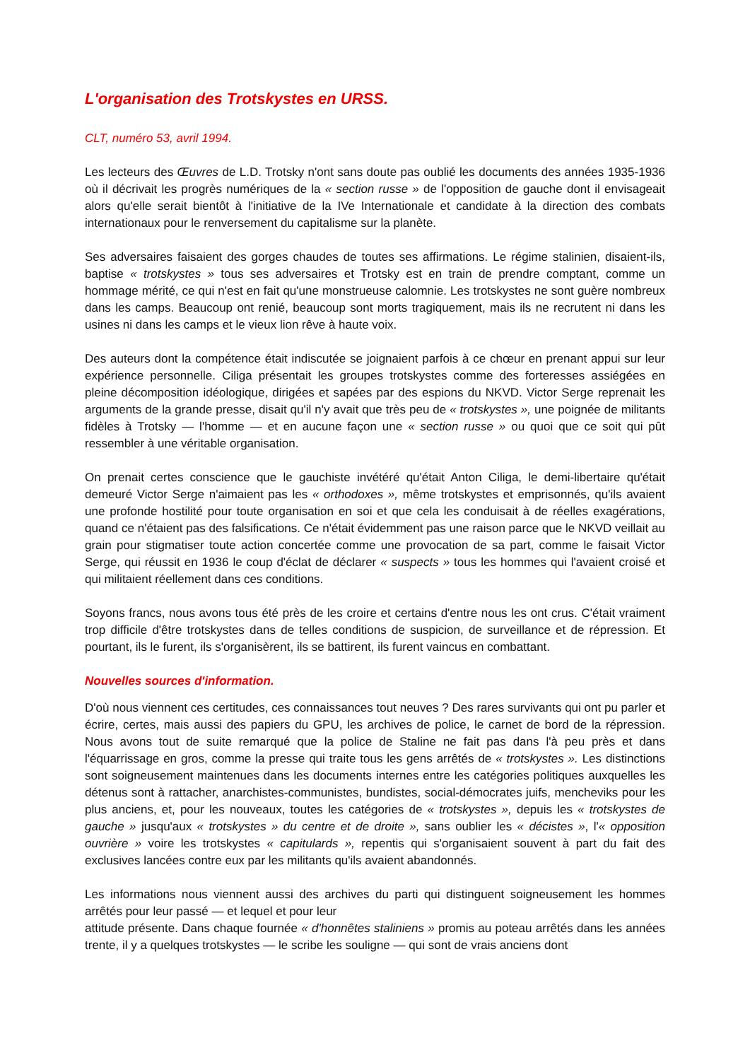L'organisation des Trotskystes en URSS.
CLT, numéro 53, avril 1994.
Les lecteurs des Œuvres de L.D. Trotsky n'ont sans doute pas oublié les documents des années 1935-1936 où il décrivait les progrès numériques de la « section russe » de l'opposition de gauche dont il envisageait alors qu'elle serait bientôt à l'initiative de la IVe Internationale et candidate à la direction des combats internationaux pour le renversement du capitalisme sur la planète.
Ses adversaires faisaient des gorges chaudes de toutes ses affirmations. Le régime stalinien, disaient-ils, baptise « trotskystes » tous ses adversaires et Trotsky est en train de prendre comptant, comme un hommage mérité, ce qui n'est en fait qu'une monstrueuse calomnie. Les trotskystes ne sont guère nombreux dans les camps. Beaucoup ont renié, beaucoup sont morts tragiquement, mais ils ne recrutent ni dans les usines ni dans les camps et le vieux lion rêve à haute voix.
Des auteurs dont la compétence était indiscutée se joignaient parfois à ce chœur en prenant appui sur leur expérience personnelle. Ciliga présentait les groupes trotskystes comme des forteresses assiégées en pleine décomposition idéologique, dirigées et sapées par des espions du NKVD. Victor Serge reprenait les arguments de la grande presse, disait qu'il n'y avait que très peu de « trotskystes », une poignée de militants fidèles à Trotsky — l'homme — et en aucune façon une « section russe » ou quoi que ce soit qui pût ressembler à une véritable organisation.
On prenait certes conscience que le gauchiste invétéré qu'était Anton Ciliga, le demi-libertaire qu'était demeuré Victor Serge n'aimaient pas les « orthodoxes », même trotskystes et emprisonnés, qu'ils avaient une profonde hostilité pour toute organisation en soi et que cela les conduisait à de réelles exagérations, quand ce n'étaient pas des falsifications. Ce n'était évidemment pas une raison parce que le NKVD veillait au grain pour stigmatiser toute action concertée comme une provocation de sa part, comme le faisait Victor Serge, qui réussit en 1936 le coup d'éclat de déclarer « suspects » tous les hommes qui l'avaient croisé et qui militaient réellement dans ces conditions.
Soyons francs, nous avons tous été près de les croire et certains d'entre nous les ont crus. C'était vraiment trop difficile d'être trotskystes dans de telles conditions de suspicion, de surveillance et de répression. Et pourtant, ils le furent, ils s'organisèrent, ils se battirent, ils furent vaincus en combattant.
Nouvelles sources d'information.
D'où nous viennent ces certitudes, ces connaissances tout neuves ? Des rares survivants qui ont pu parler et écrire, certes, mais aussi des papiers du GPU, les archives de police, le carnet de bord de la répression. Nous avons tout de suite remarqué que la police de Staline ne fait pas dans l'à peu près et dans l'équarrissage en gros, comme la presse qui traite tous les gens arrêtés de « trotskystes ». Les distinctions sont soigneusement maintenues dans les documents internes entre les catégories politiques auxquelles les détenus sont à rattacher, anarchistes-communistes, bundistes, social-démocrates juifs, mencheviks pour les plus anciens, et, pour les nouveaux, toutes les catégories de « trotskystes », depuis les « trotskystes de gauche » jusqu'aux « trotskystes » du centre et de droite », sans oublier les « décistes », l'« opposition ouvrière » voire les trotskystes « capitulards », repentis qui s'organisaient souvent à part du fait des exclusives lancées contre eux par les militants qu'ils avaient abandonnés.
Les informations nous viennent aussi des archives du parti qui distinguent soigneusement les hommes arrêtés pour leur passé — et lequel et pour leur
attitude présente. Dans chaque fournée « d'honnêtes staliniens » promis au poteau arrêtés dans les années trente, il y a quelques trotskystes — le scribe les souligne — qui sont de vrais anciens dont